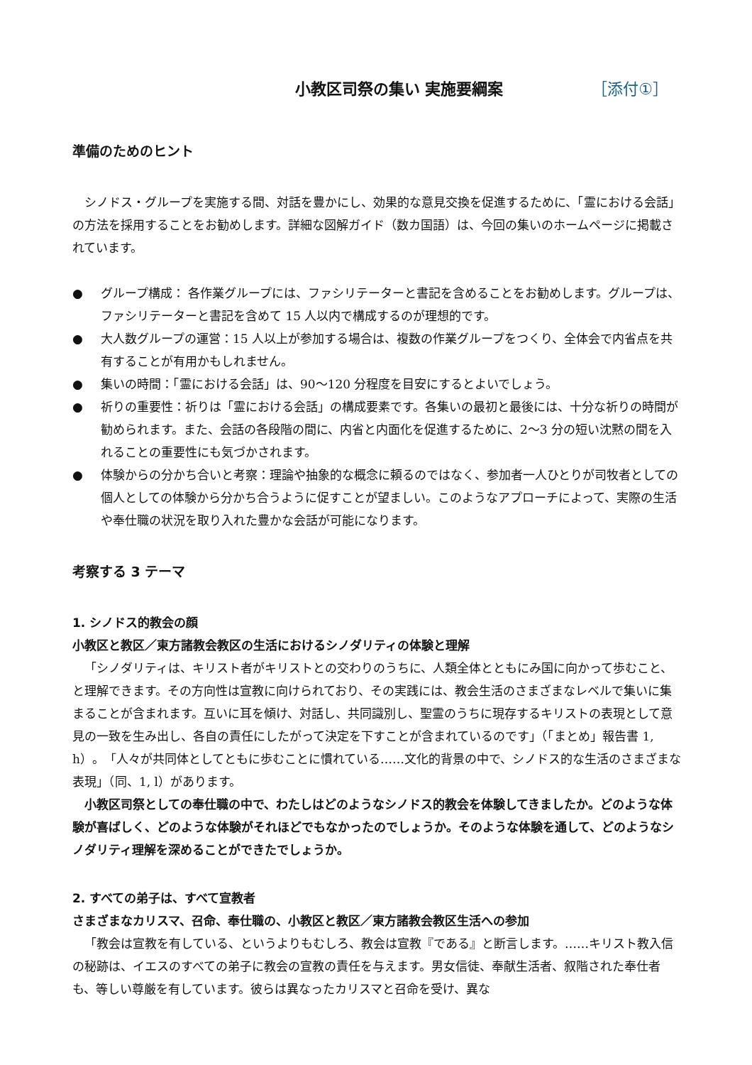小教区司祭の集い 実施要綱案 ［添付①］
準備のためのヒント
シノドス・グループを実施する間、対話を豊かにし、効果的な意見交換を促進するために、「霊における会話」の方法を採用することをお勧めします。詳細な図解ガイド（数カ国語）は、今回の集いのホームページに掲載されています。
● グループ構成： 各作業グループには、ファシリテーターと書記を含めることをお勧めします。グループは、ファシリテーターと書記を含めて 15 人以内で構成するのが理想的です。
● 大人数グループの運営：15 人以上が参加する場合は、複数の作業グループをつくり、全体会で内省点を共有することが有用かもしれません。
● 集いの時間：「霊における会話」は、90～120 分程度を目安にするとよいでしょう。
● 祈りの重要性：祈りは「霊における会話」の構成要素です。各集いの最初と最後には、十分な祈りの時間が勧められます。また、会話の各段階の間に、内省と内面化を促進するために、2～3 分の短い沈黙の間を入れることの重要性にも気づかされます。
● 体験からの分かち合いと考察：理論や抽象的な概念に頼るのではなく、参加者一人ひとりが司牧者としての個人としての体験から分かち合うように促すことが望ましい。このようなアプローチによって、実際の生活や奉仕職の状況を取り入れた豊かな会話が可能になります。
考察する 3 テーマ
1. シノドス的教会の顔
小教区と教区／東方諸教会教区の生活におけるシノダリティの体験と理解
「シノダリティは、キリスト者がキリストとの交わりのうちに、人類全体とともにみ国に向かって歩むこと、と理解できます。その方向性は宣教に向けられており、その実践には、教会生活のさまざまなレベルで集いに集まることが含まれます。互いに耳を傾け、対話し、共同識別し、聖霊のうちに現存するキリストの表現として意見の一致を生み出し、各自の責任にしたがって決定を下すことが含まれているのです」（「まとめ」報告書 1, h）。「人々が共同体としてともに歩むことに慣れている……文化的背景の中で、シノドス的な生活のさまざまな表現」（同、1, l）があります。
小教区司祭としての奉仕職の中で、わたしはどのようなシノドス的教会を体験してきましたか。どのような体験が喜ばしく、どのような体験がそれほどでもなかったのでしょうか。そのような体験を通して、どのようなシノダリティ理解を深めることができたでしょうか。
2. すべての弟子は、すべて宣教者
さまざまなカリスマ、召命、奉仕職の、小教区と教区／東方諸教会教区生活への参加
「教会は宣教を有している、というよりもむしろ、教会は宣教『である』と断言します。……キリスト教入信の秘跡は、イエスのすべての弟子に教会の宣教の責任を与えます。男女信徒、奉献生活者、叙階された奉仕者も、等しい尊厳を有しています。彼らは異なったカリスマと召命を受け、異な